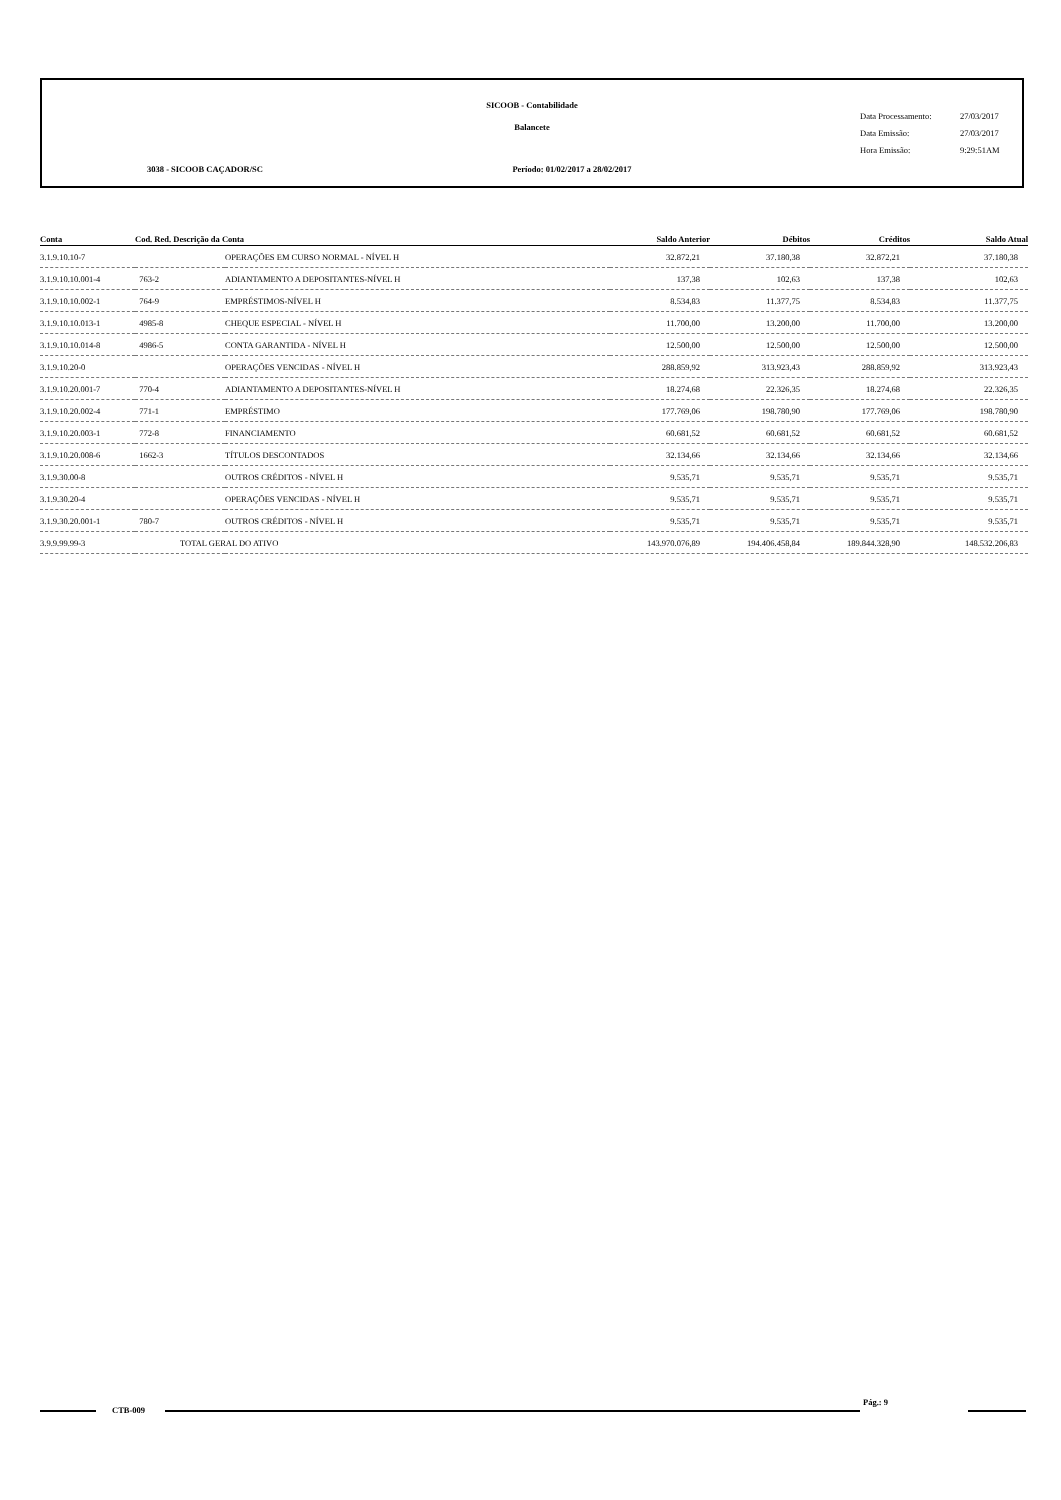SICOOB - Contabilidade
Balancete
3038 - SICOOB CAÇADOR/SC Período: 01/02/2017 a 28/02/2017
Data Processamento: 27/03/2017
Data Emissão: 27/03/2017
Hora Emissão: 9:29:51AM
| Conta | Cod. Red. Descrição da Conta | | Saldo Anterior | Débitos | Créditos | Saldo Atual |
| --- | --- | --- | --- | --- | --- | --- |
| 3.1.9.10.10-7 | | OPERAÇÕES EM CURSO NORMAL - NÍVEL H | 32.872,21 | 37.180,38 | 32.872,21 | 37.180,38 |
| 3.1.9.10.10.001-4 | 763-2 | ADIANTAMENTO A DEPOSITANTES-NÍVEL H | 137,38 | 102,63 | 137,38 | 102,63 |
| 3.1.9.10.10.002-1 | 764-9 | EMPRÉSTIMOS-NÍVEL H | 8.534,83 | 11.377,75 | 8.534,83 | 11.377,75 |
| 3.1.9.10.10.013-1 | 4985-8 | CHEQUE ESPECIAL - NÍVEL H | 11.700,00 | 13.200,00 | 11.700,00 | 13.200,00 |
| 3.1.9.10.10.014-8 | 4986-5 | CONTA GARANTIDA - NÍVEL H | 12.500,00 | 12.500,00 | 12.500,00 | 12.500,00 |
| 3.1.9.10.20-0 | | OPERAÇÕES VENCIDAS - NÍVEL H | 288.859,92 | 313.923,43 | 288.859,92 | 313.923,43 |
| 3.1.9.10.20.001-7 | 770-4 | ADIANTAMENTO A DEPOSITANTES-NÍVEL H | 18.274,68 | 22.326,35 | 18.274,68 | 22.326,35 |
| 3.1.9.10.20.002-4 | 771-1 | EMPRÉSTIMO | 177.769,06 | 198.780,90 | 177.769,06 | 198.780,90 |
| 3.1.9.10.20.003-1 | 772-8 | FINANCIAMENTO | 60.681,52 | 60.681,52 | 60.681,52 | 60.681,52 |
| 3.1.9.10.20.008-6 | 1662-3 | TÍTULOS DESCONTADOS | 32.134,66 | 32.134,66 | 32.134,66 | 32.134,66 |
| 3.1.9.30.00-8 | | OUTROS CRÉDITOS - NÍVEL H | 9.535,71 | 9.535,71 | 9.535,71 | 9.535,71 |
| 3.1.9.30.20-4 | | OPERAÇÕES VENCIDAS - NÍVEL H | 9.535,71 | 9.535,71 | 9.535,71 | 9.535,71 |
| 3.1.9.30.20.001-1 | 780-7 | OUTROS CRÉDITOS - NÍVEL H | 9.535,71 | 9.535,71 | 9.535,71 | 9.535,71 |
| 3.9.9.99.99-3 | TOTAL GERAL DO ATIVO | | 143.970.076,89 | 194.406.458,84 | 189.844.328,90 | 148.532.206,83 |
CTB-009
Pág.: 9